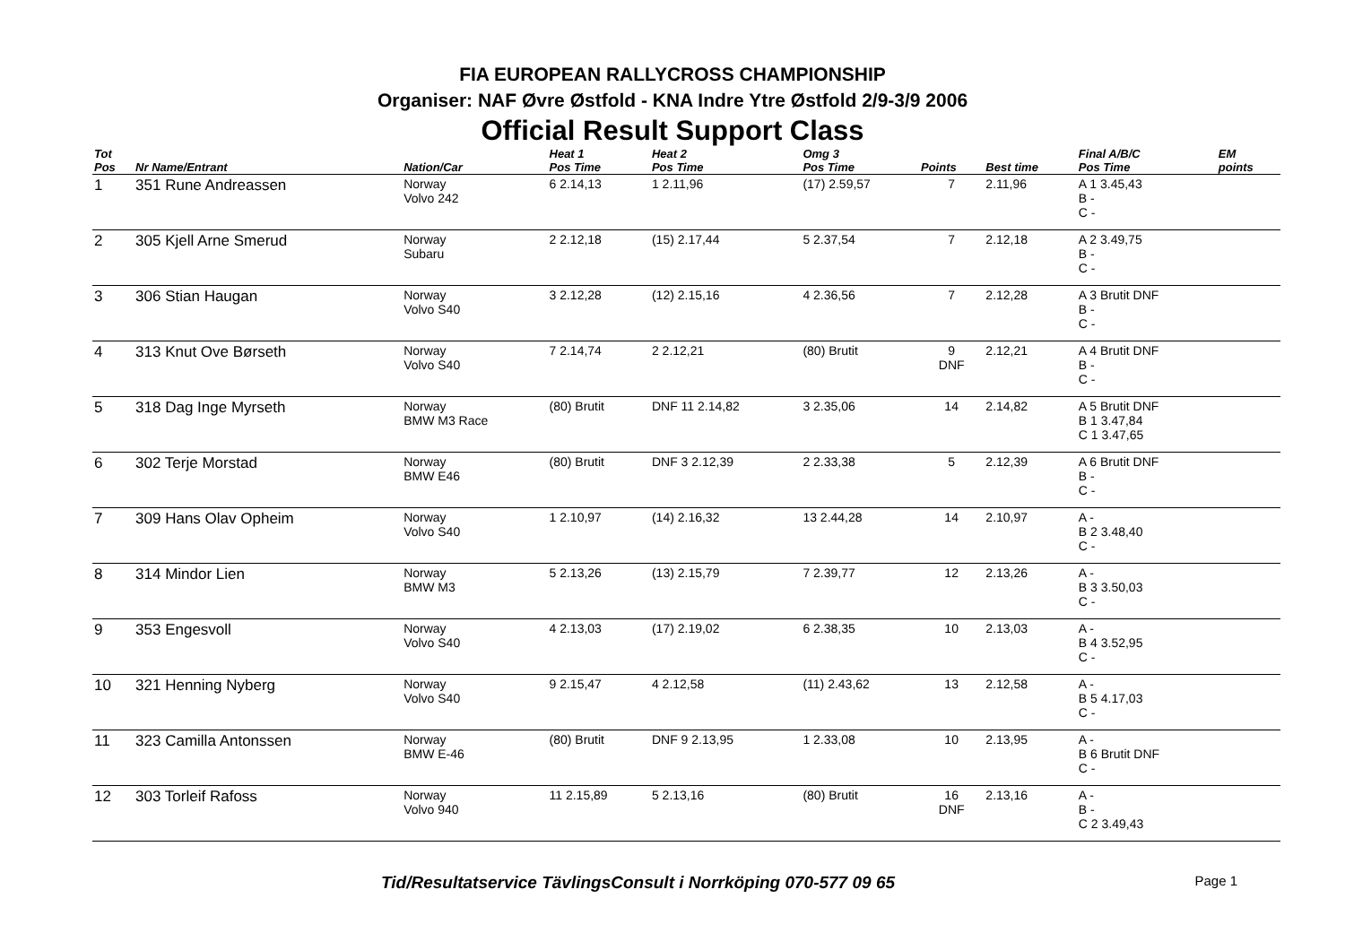FIA EUROPEAN RALLYCROSS CHAMPIONSHIP
Organiser: NAF Øvre Østfold - KNA Indre Ytre Østfold 2/9-3/9 2006
Official Result Support Class
| Tot Pos | Nr Name/Entrant | Nation/Car | Heat 1 Pos Time | Heat 2 Pos Time | Omg 3 Pos Time | Points | Best time | Final A/B/C Pos Time | EM points |
| --- | --- | --- | --- | --- | --- | --- | --- | --- | --- |
| 1 | 351 Rune Andreassen | Norway Volvo 242 | 6 2.14,13 | 1 2.11,96 | (17) 2.59,57 | 7 | 2.11,96 | A 1 3.45,43 B - C - | |
| 2 | 305 Kjell Arne Smerud | Norway Subaru | 2 2.12,18 | (15) 2.17,44 | 5 2.37,54 | 7 | 2.12,18 | A 2 3.49,75 B - C - | |
| 3 | 306 Stian Haugan | Norway Volvo S40 | 3 2.12,28 | (12) 2.15,16 | 4 2.36,56 | 7 | 2.12,28 | A 3 Brutit DNF B - C - | |
| 4 | 313 Knut Ove Børseth | Norway Volvo S40 | 7 2.14,74 | 2 2.12,21 | (80) Brutit | 9 DNF | 2.12,21 | A 4 Brutit DNF B - C - | |
| 5 | 318 Dag Inge Myrseth | Norway BMW M3 Race | (80) Brutit | DNF 11 2.14,82 | 3 2.35,06 | 14 | 2.14,82 | A 5 Brutit DNF B 1 3.47,84 C 1 3.47,65 | |
| 6 | 302 Terje Morstad | Norway BMW E46 | (80) Brutit | DNF 3 2.12,39 | 2 2.33,38 | 5 | 2.12,39 | A 6 Brutit DNF B - C - | |
| 7 | 309 Hans Olav Opheim | Norway Volvo S40 | 1 2.10,97 | (14) 2.16,32 | 13 2.44,28 | 14 | 2.10,97 | A - B 2 3.48,40 C - | |
| 8 | 314 Mindor Lien | Norway BMW M3 | 5 2.13,26 | (13) 2.15,79 | 7 2.39,77 | 12 | 2.13,26 | A - B 3 3.50,03 C - | |
| 9 | 353 Engesvoll | Norway Volvo S40 | 4 2.13,03 | (17) 2.19,02 | 6 2.38,35 | 10 | 2.13,03 | A - B 4 3.52,95 C - | |
| 10 | 321 Henning Nyberg | Norway Volvo S40 | 9 2.15,47 | 4 2.12,58 | (11) 2.43,62 | 13 | 2.12,58 | A - B 5 4.17,03 C - | |
| 11 | 323 Camilla Antonssen | Norway BMW E-46 | (80) Brutit | DNF 9 2.13,95 | 1 2.33,08 | 10 | 2.13,95 | A - B 6 Brutit DNF C - | |
| 12 | 303 Torleif Rafoss | Norway Volvo 940 | 11 2.15,89 | 5 2.13,16 | (80) Brutit | 16 DNF | 2.13,16 | A - B - C 2 3.49,43 | |
Tid/Resultatservice TävlingsConsult i Norrköping 070-577 09 65 Page 1